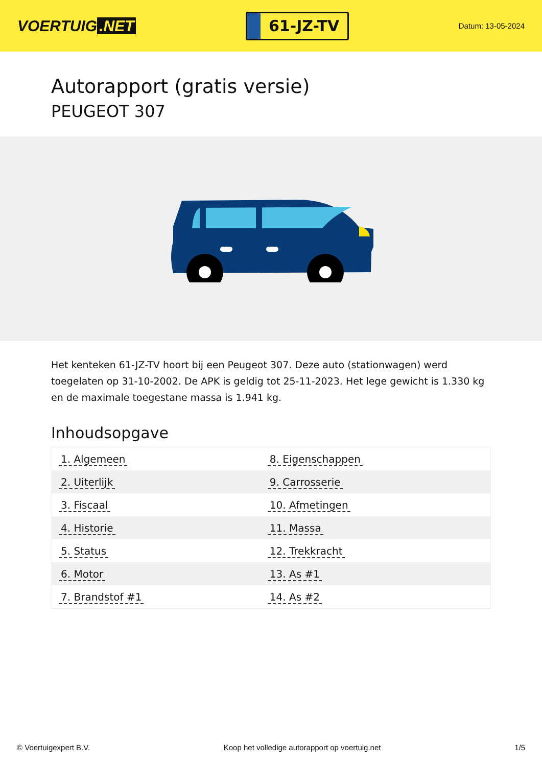VOERTUIG.NET
61-JZ-TV
Datum: 13-05-2024
Autorapport (gratis versie)
PEUGEOT 307
Het kenteken 61-JZ-TV hoort bij een Peugeot 307. Deze auto (stationwagen) werd toegelaten op 31-10-2002. De APK is geldig tot 25-11-2023. Het lege gewicht is 1.330 kg en de maximale toegestane massa is 1.941 kg.
Inhoudsopgave
| 1. Algemeen | 8. Eigenschappen |
| 2. Uiterlijk | 9. Carrosserie |
| 3. Fiscaal | 10. Afmetingen |
| 4. Historie | 11. Massa |
| 5. Status | 12. Trekkracht |
| 6. Motor | 13. As #1 |
| 7. Brandstof #1 | 14. As #2 |
© Voertuigexpert B.V. Koop het volledige autorapport op voertuig.net 1/5